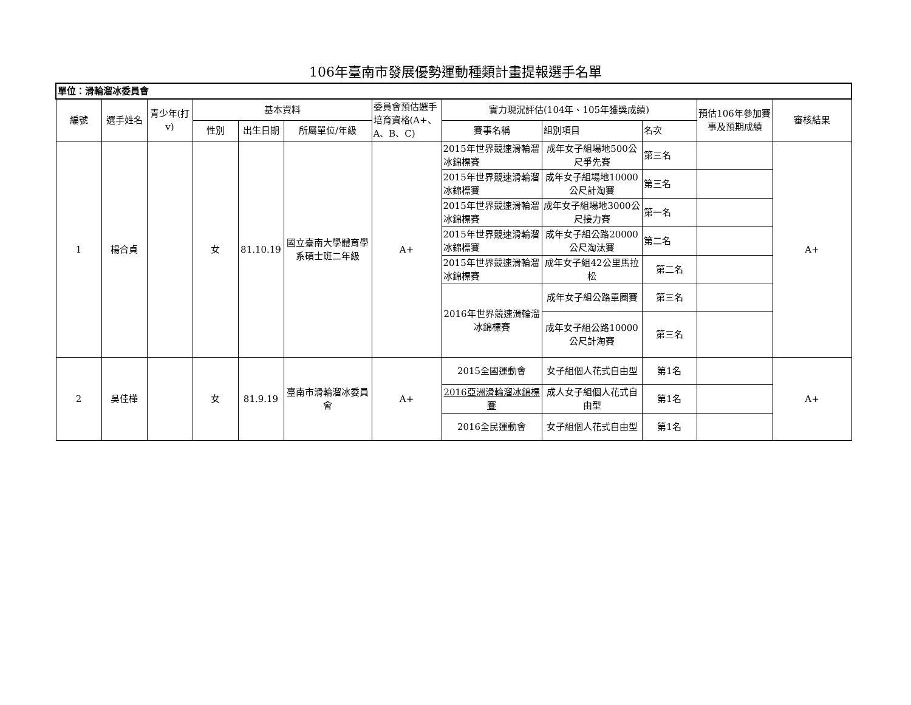106年臺南市發展優勢運動種類計畫提報選手名單
| 單位：滑輪溜冰委員會 | | | | | | | | | | | |
| 編號 | 選手姓名 | 青少年(打v) | 基本資料 | | | 委員會預估選手培育資格(A+、A、B、C) | 實力現況評估(104年、105年獲獎成績) | | | 預估106年參加賽事及預期成績 | 審核結果 |
| | | | 性別 | 出生日期 | 所屬單位/年級 | | 賽事名稱 | 組別項目 | 名次 | | |
| 1 | 楊合貞 | | 女 | 81.10.19 | 國立臺南大學體育學系碩士班二年級 | A+ | 2015年世界競速滑輪溜冰錦標賽 | 成年女子組場地500公尺爭先賽 | 第三名 | | A+ |
| | | | | | | | 2015年世界競速滑輪溜冰錦標賽 | 成年女子組場地10000公尺計淘賽 | 第三名 | | |
| | | | | | | | 2015年世界競速滑輪溜冰錦標賽 | 成年女子組場地3000公尺接力賽 | 第一名 | | |
| | | | | | | | 2015年世界競速滑輪溜冰錦標賽 | 成年女子組公路20000公尺淘汰賽 | 第二名 | | |
| | | | | | | | 2015年世界競速滑輪溜冰錦標賽 | 成年女子組42公里馬拉松 | 第二名 | | |
| | | | | | | | 2016年世界競速滑輪溜冰錦標賽 | 成年女子組公路單圈賽 | 第三名 | | |
| | | | | | | | | 成年女子組公路10000公尺計淘賽 | 第三名 | | |
| 2 | 吳佳樺 | | 女 | 81.9.19 | 臺南市滑輪溜冰委員會 | A+ | 2015全國運動會 | 女子組個人花式自由型 | 第1名 | | A+ |
| | | | | | | | 2016亞洲滑輪溜冰錦標賽 | 成人女子組個人花式自由型 | 第1名 | | |
| | | | | | | | 2016全民運動會 | 女子組個人花式自由型 | 第1名 | | |